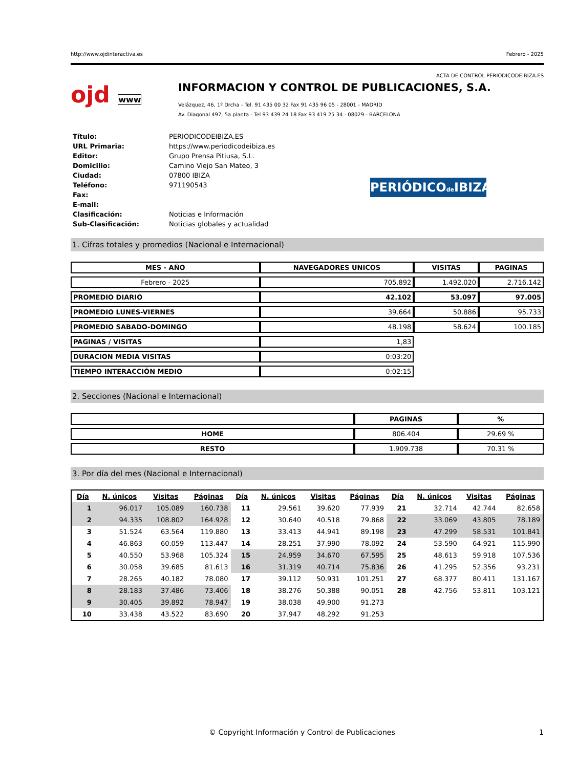http://www.ojdinteractiva.es Febrero - 2025
ACTA DE CONTROL PERIODICODEIBIZA.ES
ojd www
INFORMACION Y CONTROL DE PUBLICACIONES, S.A.
Velázquez, 46, 1º Drcha - Tel. 91 435 00 32 Fax 91 435 96 05 - 28001 - MADRID
Av. Diagonal 497, 5a planta - Tel 93 439 24 18 Fax 93 419 25 34 - 08029 - BARCELONA
| Título: | PERIODICODEIBIZA.ES |
| URL Primaria: | https://www.periodicodeibiza.es |
| Editor: | Grupo Prensa Pitiusa, S.L. |
| Domicilio: | Camino Viejo San Mateo, 3 |
| Ciudad: | 07800 IBIZA |
| Teléfono: | 971190543 |
| Fax: | |
| E-mail: | |
| Clasificación: | Noticias e Información |
| Sub-Clasificación: | Noticias globales y actualidad |
PERIÓDICOde IBIZA
1. Cifras totales y promedios (Nacional e Internacional)
| MES - AÑO | NAVEGADORES UNICOS | VISITAS | PAGINAS |
| --- | --- | --- | --- |
| Febrero - 2025 | 705.892 | 1.492.020 | 2.716.142 |
| PROMEDIO DIARIO | 42.102 | 53.097 | 97.005 |
| PROMEDIO LUNES-VIERNES | 39.664 | 50.886 | 95.733 |
| PROMEDIO SABADO-DOMINGO | 48.198 | 58.624 | 100.185 |
| PAGINAS / VISITAS | 1,83 | | |
| DURACION MEDIA VISITAS | 0:03:20 | | |
| TIEMPO INTERACCIÓN MEDIO | 0:02:15 | | |
2. Secciones (Nacional e Internacional)
| | PAGINAS | % |
| --- | --- | --- |
| HOME | 806.404 | 29.69 % |
| RESTO | 1.909.738 | 70.31 % |
3. Por día del mes (Nacional e Internacional)
| Día | N. únicos | Visitas | Páginas | Día | N. únicos | Visitas | Páginas | Día | N. únicos | Visitas | Páginas |
| --- | --- | --- | --- | --- | --- | --- | --- | --- | --- | --- | --- |
| 1 | 96.017 | 105.089 | 160.738 | 11 | 29.561 | 39.620 | 77.939 | 21 | 32.714 | 42.744 | 82.658 |
| 2 | 94.335 | 108.802 | 164.928 | 12 | 30.640 | 40.518 | 79.868 | 22 | 33.069 | 43.805 | 78.189 |
| 3 | 51.524 | 63.564 | 119.880 | 13 | 33.413 | 44.941 | 89.198 | 23 | 47.299 | 58.531 | 101.841 |
| 4 | 46.863 | 60.059 | 113.447 | 14 | 28.251 | 37.990 | 78.092 | 24 | 53.590 | 64.921 | 115.990 |
| 5 | 40.550 | 53.968 | 105.324 | 15 | 24.959 | 34.670 | 67.595 | 25 | 48.613 | 59.918 | 107.536 |
| 6 | 30.058 | 39.685 | 81.613 | 16 | 31.319 | 40.714 | 75.836 | 26 | 41.295 | 52.356 | 93.231 |
| 7 | 28.265 | 40.182 | 78.080 | 17 | 39.112 | 50.931 | 101.251 | 27 | 68.377 | 80.411 | 131.167 |
| 8 | 28.183 | 37.486 | 73.406 | 18 | 38.276 | 50.388 | 90.051 | 28 | 42.756 | 53.811 | 103.121 |
| 9 | 30.405 | 39.892 | 78.947 | 19 | 38.038 | 49.900 | 91.273 | | | | |
| 10 | 33.438 | 43.522 | 83.690 | 20 | 37.947 | 48.292 | 91.253 | | | | |
© Copyright Información y Control de Publicaciones 1